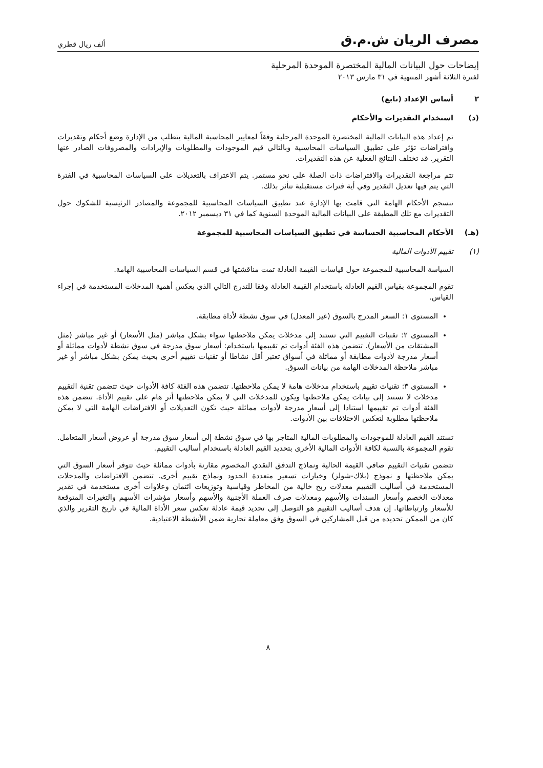مصرف الريان ش.م.ق
ألف ريال قطري
إيضاحات حول البيانات المالية المختصرة الموحدة المرحلية
لفترة الثلاثة أشهر المنتهية في ٣١ مارس ٢٠١٣
٢ أساس الإعداد (تابع)
(د) استخدام التقديرات والأحكام
تم إعداد هذه البيانات المالية المختصرة الموحدة المرحلية وفقاً لمعايير المحاسبة المالية يتطلب من الإدارة وضع أحكام وتقديرات وافتراضات تؤثر على تطبيق السياسات المحاسبية وبالتالي قيم الموجودات والمطلوبات والإيرادات والمصروفات الصادر عنها التقرير. قد تختلف النتائج الفعلية عن هذه التقديرات.
تتم مراجعة التقديرات والافتراضات ذات الصلة على نحو مستمر. يتم الاعتراف بالتعديلات على السياسات المحاسبية في الفترة التي يتم فيها تعديل التقدير وفي أية فترات مستقبلية تتأثر بذلك.
تنسجم الأحكام الهامة التي قامت بها الإدارة عند تطبيق السياسات المحاسبية للمجموعة والمصادر الرئيسية للشكوك حول التقديرات مع تلك المطبقة على البيانات المالية الموحدة السنوية كما في ٣١ ديسمبر ٢٠١٢.
(هـ) الأحكام المحاسبية الحساسة في تطبيق السياسات المحاسبية للمجموعة
(١) تقييم الأدوات المالية
السياسة المحاسبية للمجموعة حول قياسات القيمة العادلة تمت مناقشتها في قسم السياسات المحاسبية الهامة.
تقوم المجموعة بقياس القيم العادلة باستخدام القيمة العادلة وفقا للتدرج التالي الذي يعكس أهمية المدخلات المستخدمة في إجراء القياس.
المستوى ١: السعر المدرج بالسوق (غير المعدل) في سوق نشطة لأداة مطابقة.
المستوى ٢: تقنيات التقييم التي تستند إلى مدخلات يمكن ملاحظتها سواء بشكل مباشر (مثل الأسعار) أو غير مباشر (مثل المشتقات من الأسعار). تتضمن هذه الفئة أدوات تم تقييمها باستخدام: أسعار سوق مدرجة في سوق نشطة لأدوات مماثلة أو أسعار مدرجة لأدوات مطابقة أو مماثلة في أسواق تعتبر أقل نشاطا أو تقنيات تقييم أخرى بحيث يمكن بشكل مباشر أو غير مباشر ملاحظة المدخلات الهامة من بيانات السوق.
المستوى ٣: تقنيات تقييم باستخدام مدخلات هامة لا يمكن ملاحظتها. تتضمن هذه الفئة كافة الأدوات حيث تتضمن تقنية التقييم مدخلات لا تستند إلى بيانات يمكن ملاحظتها ويكون للمدخلات التي لا يمكن ملاحظتها أثر هام على تقييم الأداة. تتضمن هذه الفئة أدوات تم تقييمها استنادا إلى أسعار مدرجة لأدوات مماثلة حيث تكون التعديلات أو الافتراضات الهامة التي لا يمكن ملاحظتها مطلوبة لتعكس الاختلافات بين الأدوات.
تستند القيم العادلة للموجودات والمطلوبات المالية المتاجر بها في سوق نشطة إلى أسعار سوق مدرجة أو عروض أسعار المتعامل. تقوم المجموعة بالنسبة لكافة الأدوات المالية الأخرى بتحديد القيم العادلة باستخدام أساليب التقييم.
تتضمن تقنيات التقييم صافي القيمة الحالية ونماذج التدفق النقدي المخصوم مقارنة بأدوات مماثلة حيث تتوفر أسعار السوق التي يمكن ملاحظتها و نموذج (بلاك-شولز) وخيارات تسعير متعددة الحدود ونماذج تقييم أخرى. تتضمن الافتراضات والمدخلات المستخدمة في أساليب التقييم معدلات ربح خالية من المخاطر وقياسية وتوزيعات ائتمان وعلاوات أخرى مستخدمة في تقدير معدلات الخصم وأسعار السندات والأسهم ومعدلات صرف العملة الأجنبية والأسهم وأسعار مؤشرات الأسهم والتغيرات المتوقعة للأسعار وارتباطاتها. إن هدف أساليب التقييم هو التوصل إلى تحديد قيمة عادلة تعكس سعر الأداة المالية في تاريخ التقرير والذي كان من الممكن تحديده من قبل المشاركين في السوق وفق معاملة تجارية ضمن الأنشطة الاعتيادية.
٨